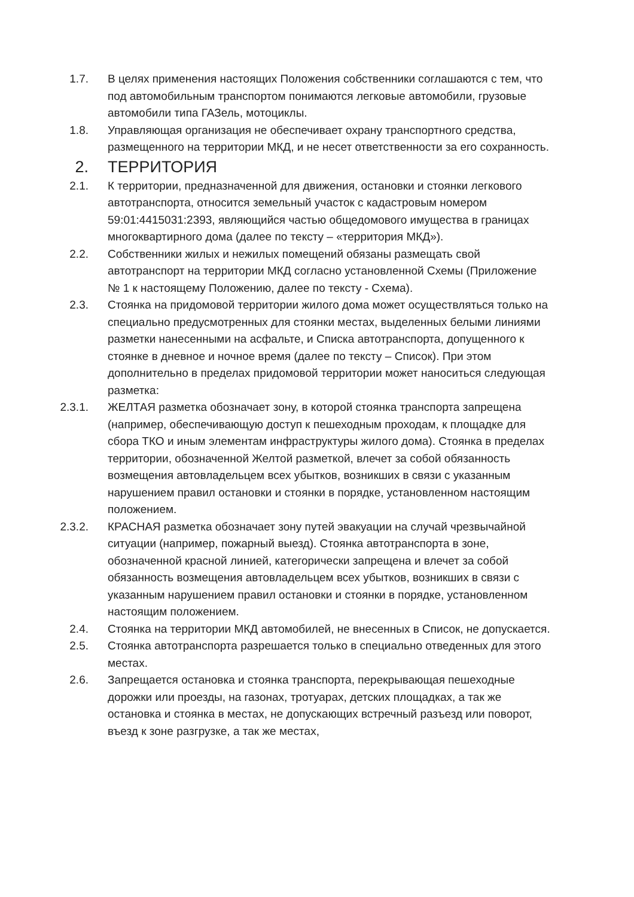1.7. В целях применения настоящих Положения собственники соглашаются с тем, что под автомобильным транспортом понимаются легковые автомобили, грузовые автомобили типа ГАЗель, мотоциклы.
1.8. Управляющая организация не обеспечивает охрану транспортного средства, размещенного на территории МКД, и не несет ответственности за его сохранность.
2. ТЕРРИТОРИЯ
2.1. К территории, предназначенной для движения, остановки и стоянки легкового автотранспорта, относится земельный участок с кадастровым номером 59:01:4415031:2393, являющийся частью общедомового имущества в границах многоквартирного дома (далее по тексту – «территория МКД»).
2.2. Собственники жилых и нежилых помещений обязаны размещать свой автотранспорт на территории МКД согласно установленной Схемы (Приложение № 1 к настоящему Положению, далее по тексту - Схема).
2.3. Стоянка на придомовой территории жилого дома может осуществляться только на специально предусмотренных для стоянки местах, выделенных белыми линиями разметки нанесенными на асфальте, и Списка автотранспорта, допущенного к стоянке в дневное и ночное время (далее по тексту – Список). При этом дополнительно в пределах придомовой территории может наноситься следующая разметка:
2.3.1. ЖЕЛТАЯ разметка обозначает зону, в которой стоянка транспорта запрещена (например, обеспечивающую доступ к пешеходным проходам, к площадке для сбора ТКО и иным элементам инфраструктуры жилого дома). Стоянка в пределах территории, обозначенной Желтой разметкой, влечет за собой обязанность возмещения автовладельцем всех убытков, возникших в связи с указанным нарушением правил остановки и стоянки в порядке, установленном настоящим положением.
2.3.2. КРАСНАЯ разметка обозначает зону путей эвакуации на случай чрезвычайной ситуации (например, пожарный выезд). Стоянка автотранспорта в зоне, обозначенной красной линией, категорически запрещена и влечет за собой обязанность возмещения автовладельцем всех убытков, возникших в связи с указанным нарушением правил остановки и стоянки в порядке, установленном настоящим положением.
2.4. Стоянка на территории МКД автомобилей, не внесенных в Список, не допускается.
2.5. Стоянка автотранспорта разрешается только в специально отведенных для этого местах.
2.6. Запрещается остановка и стоянка транспорта, перекрывающая пешеходные дорожки или проезды, на газонах, тротуарах, детских площадках, а так же остановка и стоянка в местах, не допускающих встречный разъезд или поворот, въезд к зоне разгрузке, а так же местах,